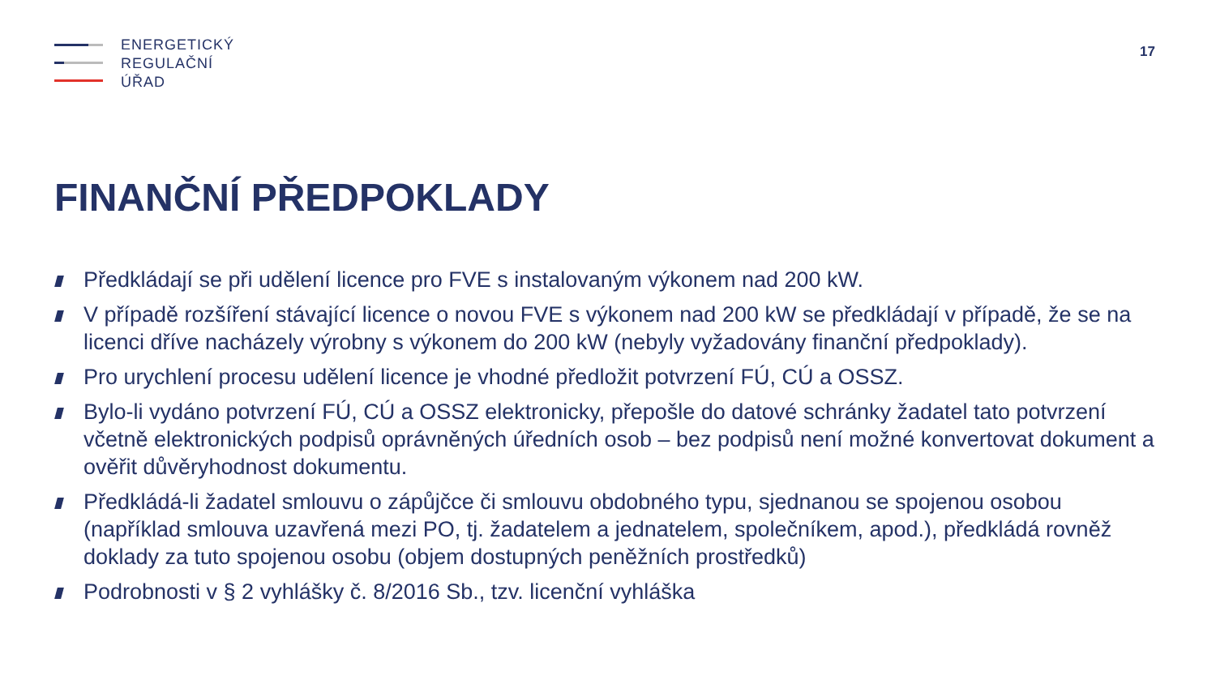ENERGETICKÝ
REGULAČNÍ
ÚŘAD
17
FINANČNÍ PŘEDPOKLADY
Předkládají se při udělení licence pro FVE s instalovaným výkonem nad 200 kW.
V případě rozšíření stávající licence o novou FVE s výkonem nad 200 kW se předkládají v případě, že se na licenci dříve nacházely výrobny s výkonem do 200 kW (nebyly vyžadovány finanční předpoklady).
Pro urychlení procesu udělení licence je vhodné předložit potvrzení FÚ, CÚ a OSSZ.
Bylo-li vydáno potvrzení FÚ, CÚ a OSSZ elektronicky, přepošle do datové schránky žadatel tato potvrzení včetně elektronických podpisů oprávněných úředních osob – bez podpisů není možné konvertovat dokument a ověřit důvěryhodnost dokumentu.
Předkládá-li žadatel smlouvu o zápůjčce či smlouvu obdobného typu, sjednanou se spojenou osobou (například smlouva uzavřená mezi PO, tj. žadatelem a jednatelem, společníkem, apod.), předkládá rovněž doklady za tuto spojenou osobu (objem dostupných peněžních prostředků)
Podrobnosti v § 2 vyhlášky č. 8/2016 Sb., tzv. licenční vyhláška